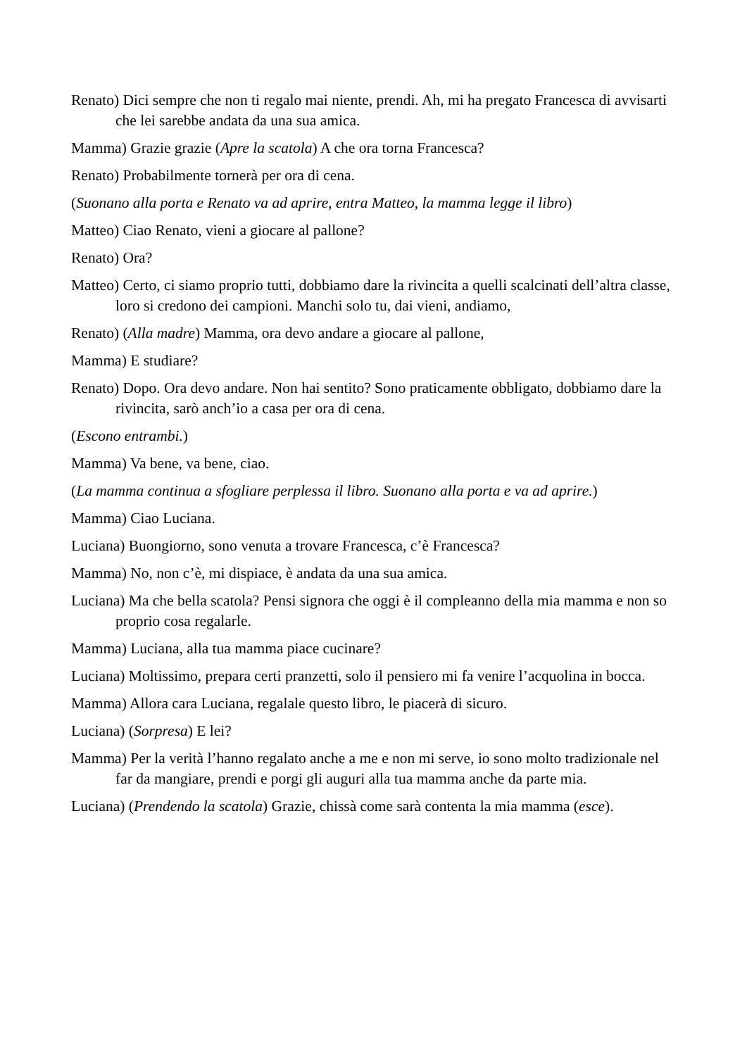Renato) Dici sempre che non ti regalo mai niente, prendi. Ah, mi ha pregato Francesca di avvisarti che lei sarebbe andata da una sua amica.
Mamma) Grazie grazie (Apre la scatola) A che ora torna Francesca?
Renato) Probabilmente tornerà per ora di cena.
(Suonano alla porta e Renato va ad aprire, entra Matteo, la mamma legge il libro)
Matteo) Ciao Renato, vieni a giocare al pallone?
Renato) Ora?
Matteo) Certo, ci siamo proprio tutti, dobbiamo dare la rivincita a quelli scalcinati dell’altra classe, loro si credono dei campioni. Manchi solo tu, dai vieni, andiamo,
Renato) (Alla madre) Mamma, ora devo andare a giocare al pallone,
Mamma) E studiare?
Renato) Dopo. Ora devo andare. Non hai sentito? Sono praticamente obbligato, dobbiamo dare la rivincita, sarò anch’io a casa per ora di cena.
(Escono entrambi.)
Mamma) Va bene, va bene, ciao.
(La mamma continua a sfogliare perplessa il libro. Suonano alla porta e va ad aprire.)
Mamma) Ciao Luciana.
Luciana) Buongiorno, sono venuta a trovare Francesca, c’è Francesca?
Mamma) No, non c’è, mi dispiace, è andata da una sua amica.
Luciana) Ma che bella scatola? Pensi signora che oggi è il compleanno della mia mamma e non so proprio cosa regalarle.
Mamma) Luciana, alla tua mamma piace cucinare?
Luciana) Moltissimo, prepara certi pranzetti, solo il pensiero mi fa venire l’acquolina in bocca.
Mamma) Allora cara Luciana, regalale questo libro, le piacerà di sicuro.
Luciana) (Sorpresa) E lei?
Mamma) Per la verità l’hanno regalato anche a me e non mi serve, io sono molto tradizionale nel far da mangiare, prendi e porgi gli auguri alla tua mamma anche da parte mia.
Luciana) (Prendendo la scatola) Grazie, chissà come sarà contenta la mia mamma (esce).